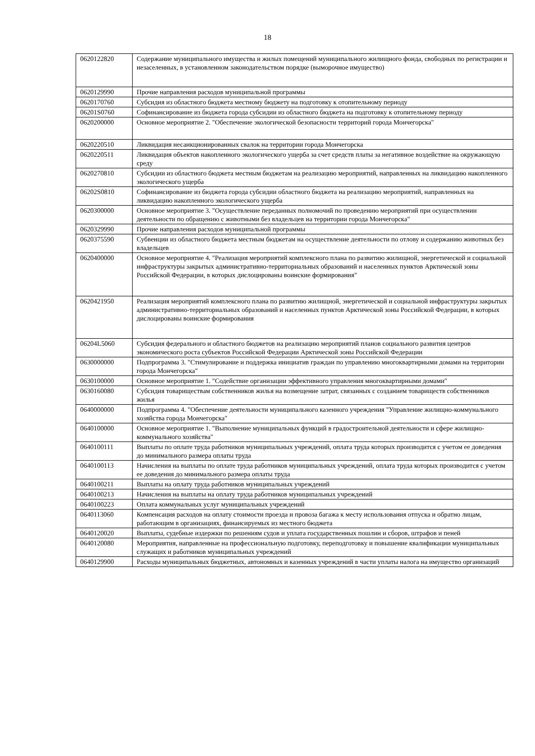18
| 0620122820 | Содержание муниципального имущества и жилых помещений муниципального жилищного фонда, свободных по регистрации и незаселенных, в установленном законодательством порядке (выморочное имущество) |
| 0620129990 | Прочие направления расходов муниципальной программы |
| 0620170760 | Субсидия из областного бюджета местному бюджету на подготовку к отопительному периоду |
| 06201S0760 | Софинансирование из бюджета города субсидии из областного бюджета на подготовку к отопительному периоду |
| 0620200000 | Основное мероприятие 2. "Обеспечение экологической безопасности территорий города Мончегорска" |
| 0620220510 | Ликвидация несанкционированных свалок на территории города Мончегорска |
| 0620220511 | Ликвидация объектов накопленного экологического ущерба за счет средств платы за негативное воздействие на окружающую среду |
| 0620270810 | Субсидии из областного бюджета местным бюджетам на реализацию мероприятий, направленных на ликвидацию накопленного экологического ущерба |
| 06202S0810 | Софинансирование из бюджета города субсидии областного бюджета на реализацию мероприятий, направленных на ликвидацию накопленного экологического ущерба |
| 0620300000 | Основное мероприятие 3. "Осуществление переданных полномочий по проведению мероприятий при осуществлении деятельности по обращению с животными без владельцев на территории города Мончегорска" |
| 0620329990 | Прочие направления расходов муниципальной программы |
| 0620375590 | Субвенции из областного бюджета местным бюджетам на осуществление деятельности по отлову и содержанию животных без владельцев |
| 0620400000 | Основное мероприятие 4. "Реализация мероприятий комплексного плана по развитию жилищной, энергетической и социальной инфраструктуры закрытых административно-территориальных образований и населенных пунктов Арктической зоны Российской Федерации, в которых дислоцированы воинские формирования" |
| 0620421950 | Реализация мероприятий комплексного плана по развитию жилищной, энергетической и социальной инфраструктуры закрытых административно-территориальных образований и населенных пунктов Арктической зоны Российской Федерации, в которых дислоцированы воинские формирования |
| 06204L5060 | Субсидия федерального и областного бюджетов на реализацию мероприятий планов социального развития центров экономического роста субъектов Российской Федерации Арктической зоны Российской Федерации |
| 0630000000 | Подпрограмма 3. "Стимулирование и поддержка инициатив граждан по управлению многоквартирными домами на территории города Мончегорска" |
| 0630100000 | Основное мероприятие 1. "Содействие организации эффективного управления многоквартирными домами" |
| 0630160080 | Субсидия товариществам собственников жилья на возмещение затрат, связанных с созданием товариществ собственников жилья |
| 0640000000 | Подпрограмма 4. "Обеспечение деятельности муниципального казенного учреждения "Управление жилищно-коммунального хозяйства города Мончегорска" |
| 0640100000 | Основное мероприятие 1. "Выполнение муниципальных функций в градостроительной деятельности и сфере жилищно-коммунального хозяйства" |
| 0640100111 | Выплаты по оплате труда работников муниципальных учреждений, оплата труда которых производится с учетом ее доведения до минимального размера оплаты труда |
| 0640100113 | Начисления на выплаты по оплате труда работников муниципальных учреждений, оплата труда которых производится с учетом ее доведения до минимального размера оплаты труда |
| 0640100211 | Выплаты на оплату труда работников муниципальных учреждений |
| 0640100213 | Начисления на выплаты на оплату труда работников муниципальных учреждений |
| 0640100223 | Оплата коммунальных услуг муниципальных учреждений |
| 0640113060 | Компенсация расходов на оплату стоимости проезда и провоза багажа к месту использования отпуска и обратно лицам, работающим в организациях, финансируемых из местного бюджета |
| 0640120020 | Выплаты, судебные издержки по решениям судов и уплата государственных пошлин и сборов, штрафов и пеней |
| 0640120080 | Мероприятия, направленные на профессиональную подготовку, переподготовку и повышение квалификации муниципальных служащих и работников муниципальных учреждений |
| 0640129900 | Расходы муниципальных бюджетных, автономных и казенных учреждений в части уплаты налога на имущество организаций |